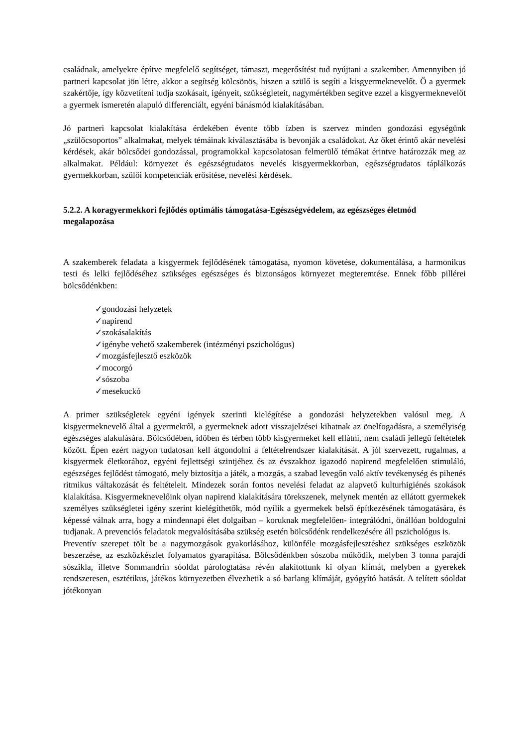családnak, amelyekre építve megfelelő segítséget, támaszt, megerősítést tud nyújtani a szakember. Amennyiben jó partneri kapcsolat jön létre, akkor a segítség kölcsönös, hiszen a szülő is segíti a kisgyermeknevelőt. Ő a gyermek szakértője, így közvetíteni tudja szokásait, igényeit, szükségleteit, nagymértékben segítve ezzel a kisgyermeknevelőt a gyermek ismeretén alapuló differenciált, egyéni bánásmód kialakításában.
Jó partneri kapcsolat kialakítása érdekében évente több ízben is szervez minden gondozási egységünk „szülőcsoportos” alkalmakat, melyek témáinak kiválasztásába is bevonják a családokat. Az őket érintő akár nevelési kérdések, akár bölcsődei gondozással, programokkal kapcsolatosan felmerülő témákat érintve határozzák meg az alkalmakat. Például: környezet és egészségtudatos nevelés kisgyermekkorban, egészségtudatos táplálkozás gyermekkorban, szülői kompetenciák erősítése, nevelési kérdések.
5.2.2. A koragyermekkori fejlődés optimális támogatása-Egészségvédelem, az egészséges életmód megalapozása
A szakemberek feladata a kisgyermek fejlődésének támogatása, nyomon követése, dokumentálása, a harmonikus testi és lelki fejlődéséhez szükséges egészséges és biztonságos környezet megteremtése. Ennek főbb pillérei bölcsődénkben:
✓gondozási helyzetek
✓napirend
✓szokásalakítás
✓igénybe vehető szakemberek (intézményi pszichológus)
✓mozgásfejlesztő eszközök
✓mocorgó
✓sószoba
✓mesekuckó
A primer szükségletek egyéni igények szerinti kielégítése a gondozási helyzetekben valósul meg. A kisgyermeknevelő által a gyermekről, a gyermeknek adott visszajelzései kihatnak az önelfogadásra, a személyiség egészséges alakulására. Bölcsődében, időben és térben több kisgyermeket kell ellátni, nem családi jellegű feltételek között. Épen ezért nagyon tudatosan kell átgondolni a feltételrendszer kialakítását. A jól szervezett, rugalmas, a kisgyermek életkorához, egyéni fejlettségi szintjéhez és az évszakhoz igazodó napirend megfelelően stimuláló, egészséges fejlődést támogató, mely biztosítja a játék, a mozgás, a szabad levegőn való aktív tevékenység és pihenés ritmikus váltakozását és feltételeit. Mindezek során fontos nevelési feladat az alapvető kulturhigiénés szokások kialakítása. Kisgyermeknevelőink olyan napirend kialakítására törekszenek, melynek mentén az ellátott gyermekek személyes szükségletei igény szerint kielégíthetők, mód nyílik a gyermekek belső építkezésének támogatására, és képessé válnak arra, hogy a mindennapi élet dolgaiban – koruknak megfelelően- integrálódni, önállóan boldogulni tudjanak. A prevenciós feladatok megvalósításába szükség esetén bölcsődénk rendelkezésére áll pszichológus is.
Preventív szerepet tölt be a nagymozgások gyakorlásához, különféle mozgásfejlesztéshez szükséges eszközök beszerzése, az eszközkészlet folyamatos gyarapítása. Bölcsődénkben sószoba működik, melyben 3 tonna parajdi sószikla, illetve Sommandrin sóoldat párologtatása révén alakítottunk ki olyan klímát, melyben a gyerekek rendszeresen, esztétikus, játékos környezetben élvezhetik a só barlang klímáját, gyógyító hatását. A telített sóoldat jótékonyan